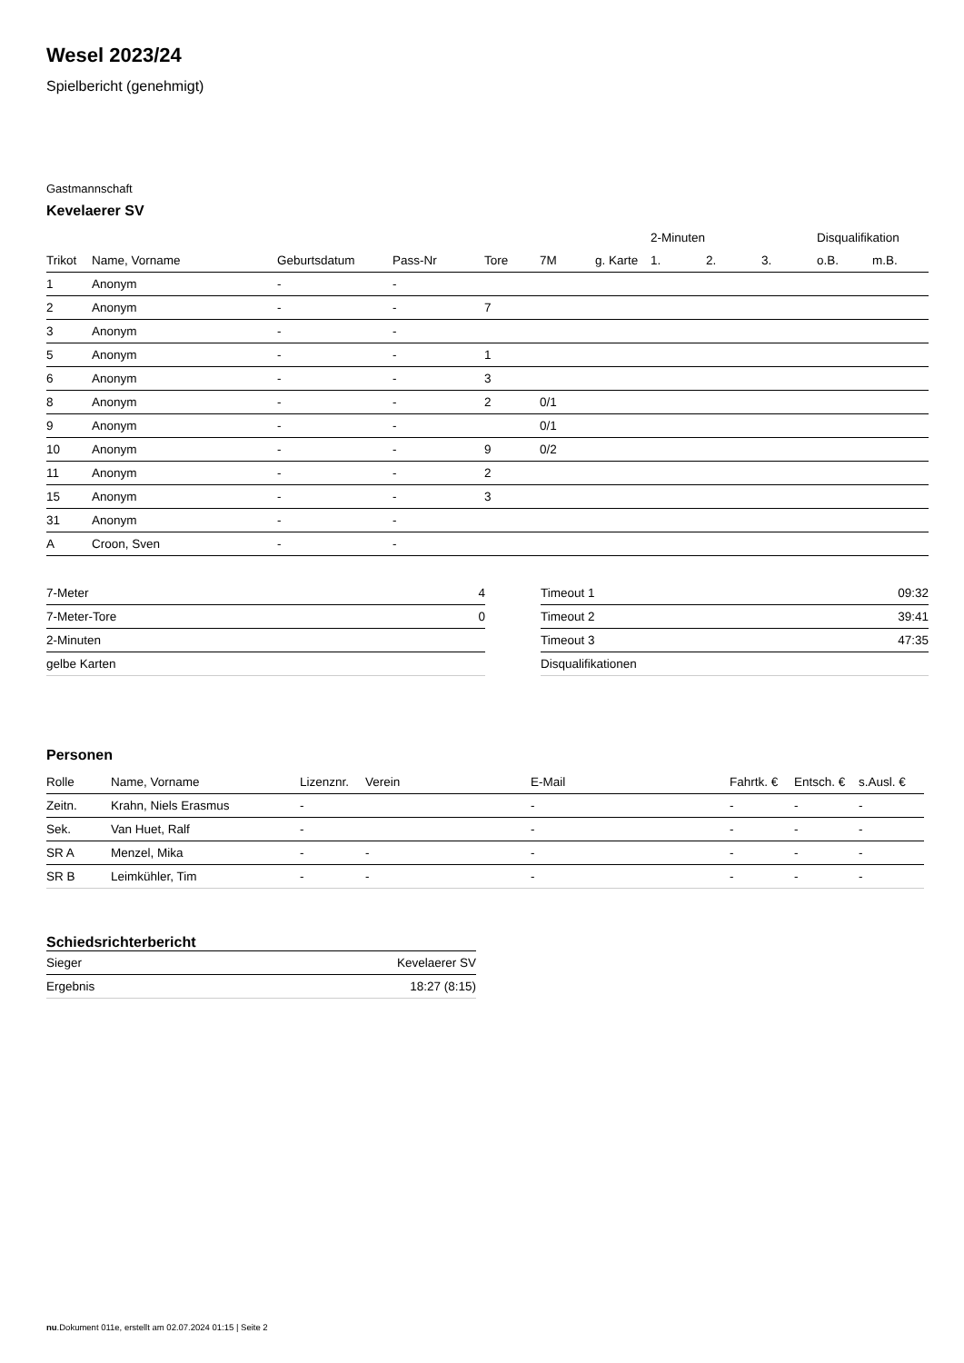Wesel 2023/24
Spielbericht (genehmigt)
Gastmannschaft
Kevelaerer SV
| | | | | | | | 2-Minuten | | | Disqualifikation | |
| --- | --- | --- | --- | --- | --- | --- | --- | --- | --- | --- | --- |
| Trikot | Name, Vorname | Geburtsdatum | Pass-Nr | Tore | 7M | g. Karte | 1. | 2. | 3. | o.B. | m.B. |
| 1 | Anonym | - | - | | | | | | | | |
| 2 | Anonym | - | - | 7 | | | | | | | |
| 3 | Anonym | - | - | | | | | | | | |
| 5 | Anonym | - | - | 1 | | | | | | | |
| 6 | Anonym | - | - | 3 | | | | | | | |
| 8 | Anonym | - | - | 2 | 0/1 | | | | | | |
| 9 | Anonym | - | - | | 0/1 | | | | | | |
| 10 | Anonym | - | - | 9 | 0/2 | | | | | | |
| 11 | Anonym | - | - | 2 | | | | | | | |
| 15 | Anonym | - | - | 3 | | | | | | | |
| 31 | Anonym | - | - | | | | | | | | |
| A | Croon, Sven | - | - | | | | | | | | |
| 7-Meter | 4 |
| 7-Meter-Tore | 0 |
| 2-Minuten | |
| gelbe Karten | |
| Timeout 1 | 09:32 |
| Timeout 2 | 39:41 |
| Timeout 3 | 47:35 |
| Disqualifikationen | |
Personen
| Rolle | Name, Vorname | Lizenznr. | Verein | E-Mail | Fahrtk. € | Entsch. € | s.Ausl. € |
| --- | --- | --- | --- | --- | --- | --- | --- |
| Zeitn. | Krahn, Niels Erasmus | - | | - | - | - | - |
| Sek. | Van Huet, Ralf | - | | - | - | - | - |
| SR A | Menzel, Mika | - | - | - | - | - | - |
| SR B | Leimkühler, Tim | - | - | - | - | - | - |
Schiedsrichterbericht
| Sieger | Kevelaerer SV |
| Ergebnis | 18:27 (8:15) |
nu.Dokument 011e, erstellt am 02.07.2024 01:15 | Seite 2